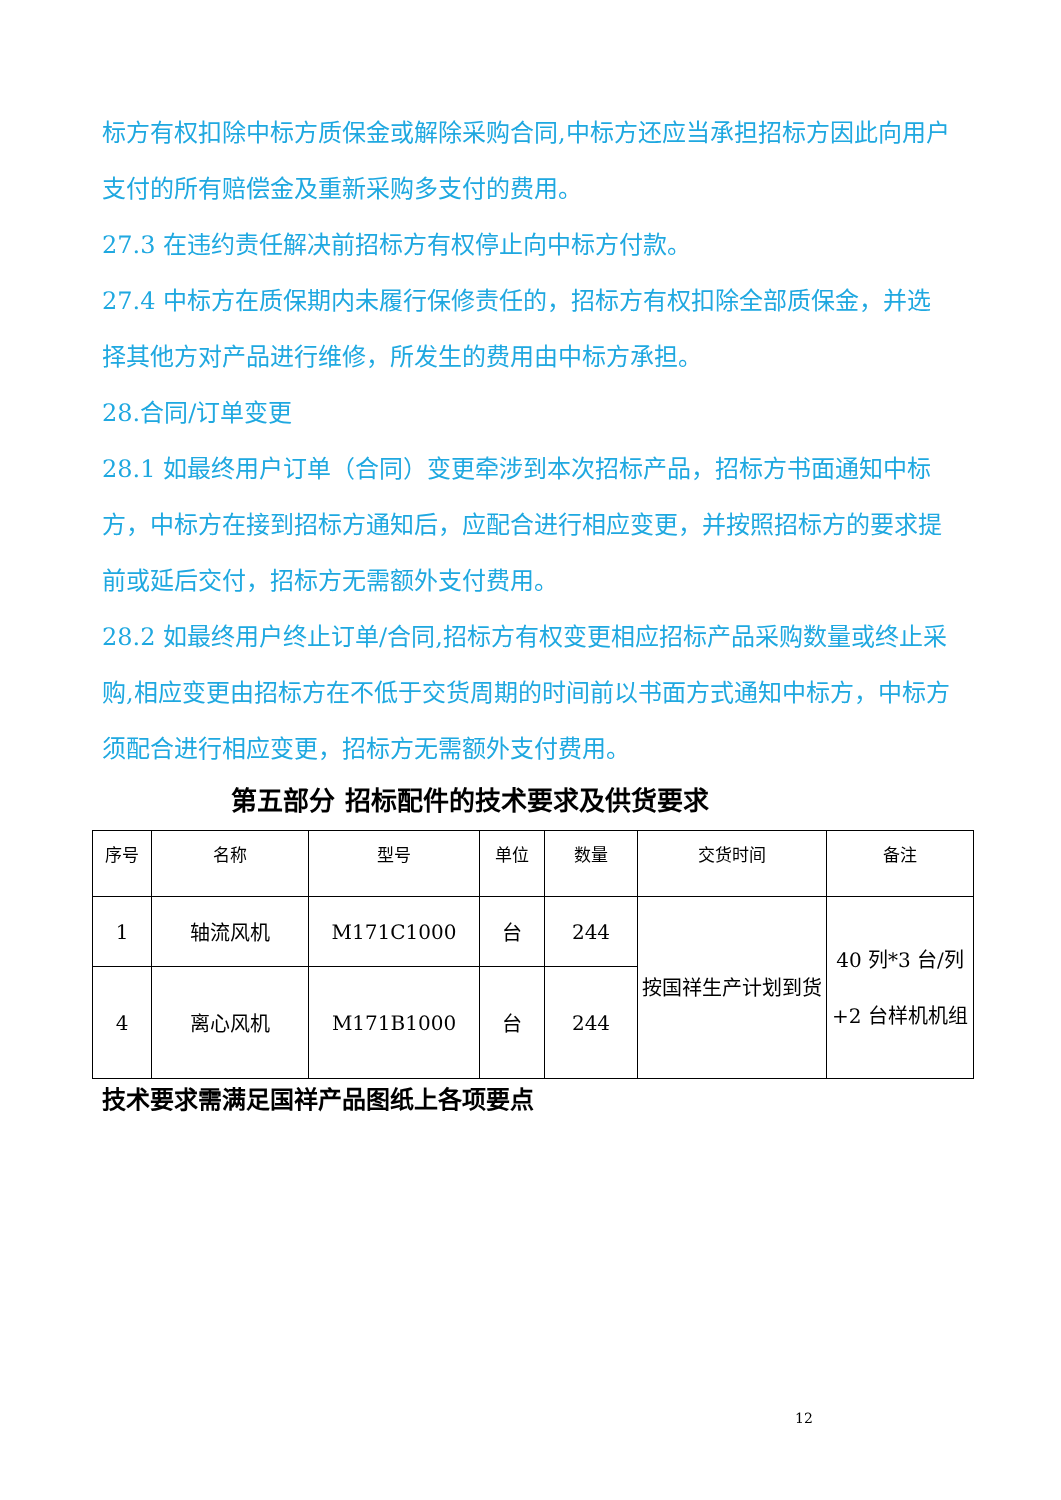标方有权扣除中标方质保金或解除采购合同,中标方还应当承担招标方因此向用户支付的所有赔偿金及重新采购多支付的费用。
27.3 在违约责任解决前招标方有权停止向中标方付款。
27.4 中标方在质保期内未履行保修责任的，招标方有权扣除全部质保金，并选择其他方对产品进行维修，所发生的费用由中标方承担。
28.合同/订单变更
28.1 如最终用户订单（合同）变更牵涉到本次招标产品，招标方书面通知中标方，中标方在接到招标方通知后，应配合进行相应变更，并按照招标方的要求提前或延后交付，招标方无需额外支付费用。
28.2 如最终用户终止订单/合同,招标方有权变更相应招标产品采购数量或终止采购,相应变更由招标方在不低于交货周期的时间前以书面方式通知中标方，中标方须配合进行相应变更，招标方无需额外支付费用。
第五部分 招标配件的技术要求及供货要求
| 序号 | 名称 | 型号 | 单位 | 数量 | 交货时间 | 备注 |
| --- | --- | --- | --- | --- | --- | --- |
| 1 | 轴流风机 | M171C1000 | 台 | 244 | 按国祥生产计划到货 | 40 列*3 台/列+2 台样机机组 |
| 4 | 离心风机 | M171B1000 | 台 | 244 | | |
技术要求需满足国祥产品图纸上各项要点
12